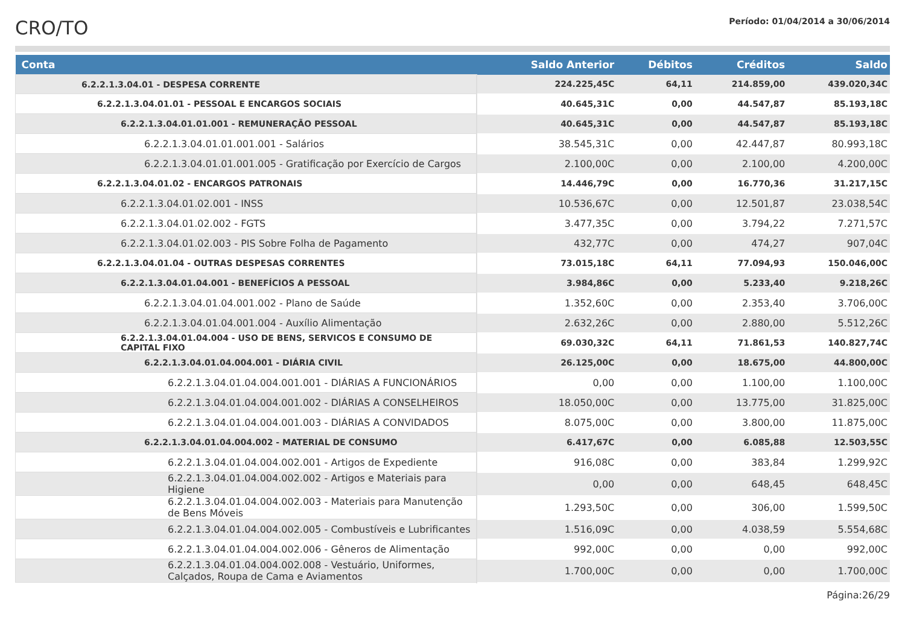CRO/TO
Período: 01/04/2014 a 30/06/2014
| Conta | Saldo Anterior | Débitos | Créditos | Saldo |
| --- | --- | --- | --- | --- |
| 6.2.2.1.3.04.01 - DESPESA CORRENTE | 224.225,45C | 64,11 | 214.859,00 | 439.020,34C |
| 6.2.2.1.3.04.01.01 - PESSOAL E ENCARGOS SOCIAIS | 40.645,31C | 0,00 | 44.547,87 | 85.193,18C |
| 6.2.2.1.3.04.01.01.001 - REMUNERAÇÃO PESSOAL | 40.645,31C | 0,00 | 44.547,87 | 85.193,18C |
| 6.2.2.1.3.04.01.01.001.001 - Salários | 38.545,31C | 0,00 | 42.447,87 | 80.993,18C |
| 6.2.2.1.3.04.01.01.001.005 - Gratificação por Exercício de Cargos | 2.100,00C | 0,00 | 2.100,00 | 4.200,00C |
| 6.2.2.1.3.04.01.02 - ENCARGOS PATRONAIS | 14.446,79C | 0,00 | 16.770,36 | 31.217,15C |
| 6.2.2.1.3.04.01.02.001 - INSS | 10.536,67C | 0,00 | 12.501,87 | 23.038,54C |
| 6.2.2.1.3.04.01.02.002 - FGTS | 3.477,35C | 0,00 | 3.794,22 | 7.271,57C |
| 6.2.2.1.3.04.01.02.003 - PIS Sobre Folha de Pagamento | 432,77C | 0,00 | 474,27 | 907,04C |
| 6.2.2.1.3.04.01.04 - OUTRAS DESPESAS CORRENTES | 73.015,18C | 64,11 | 77.094,93 | 150.046,00C |
| 6.2.2.1.3.04.01.04.001 - BENEFÍCIOS A PESSOAL | 3.984,86C | 0,00 | 5.233,40 | 9.218,26C |
| 6.2.2.1.3.04.01.04.001.002 - Plano de Saúde | 1.352,60C | 0,00 | 2.353,40 | 3.706,00C |
| 6.2.2.1.3.04.01.04.001.004 - Auxílio Alimentação | 2.632,26C | 0,00 | 2.880,00 | 5.512,26C |
| 6.2.2.1.3.04.01.04.004 - USO DE BENS, SERVICOS E CONSUMO DE CAPITAL FIXO | 69.030,32C | 64,11 | 71.861,53 | 140.827,74C |
| 6.2.2.1.3.04.01.04.004.001 - DIÁRIA CIVIL | 26.125,00C | 0,00 | 18.675,00 | 44.800,00C |
| 6.2.2.1.3.04.01.04.004.001.001 - DIÁRIAS A FUNCIONÁRIOS | 0,00 | 0,00 | 1.100,00 | 1.100,00C |
| 6.2.2.1.3.04.01.04.004.001.002 - DIÁRIAS A CONSELHEIROS | 18.050,00C | 0,00 | 13.775,00 | 31.825,00C |
| 6.2.2.1.3.04.01.04.004.001.003 - DIÁRIAS A CONVIDADOS | 8.075,00C | 0,00 | 3.800,00 | 11.875,00C |
| 6.2.2.1.3.04.01.04.004.002 - MATERIAL DE CONSUMO | 6.417,67C | 0,00 | 6.085,88 | 12.503,55C |
| 6.2.2.1.3.04.01.04.004.002.001 - Artigos de Expediente | 916,08C | 0,00 | 383,84 | 1.299,92C |
| 6.2.2.1.3.04.01.04.004.002.002 - Artigos e Materiais para Higiene | 0,00 | 0,00 | 648,45 | 648,45C |
| 6.2.2.1.3.04.01.04.004.002.003 - Materiais para Manutenção de Bens Móveis | 1.293,50C | 0,00 | 306,00 | 1.599,50C |
| 6.2.2.1.3.04.01.04.004.002.005 - Combustíveis e Lubrificantes | 1.516,09C | 0,00 | 4.038,59 | 5.554,68C |
| 6.2.2.1.3.04.01.04.004.002.006 - Gêneros de Alimentação | 992,00C | 0,00 | 0,00 | 992,00C |
| 6.2.2.1.3.04.01.04.004.002.008 - Vestuário, Uniformes, Calçados, Roupa de Cama e Aviamentos | 1.700,00C | 0,00 | 0,00 | 1.700,00C |
Página:26/29